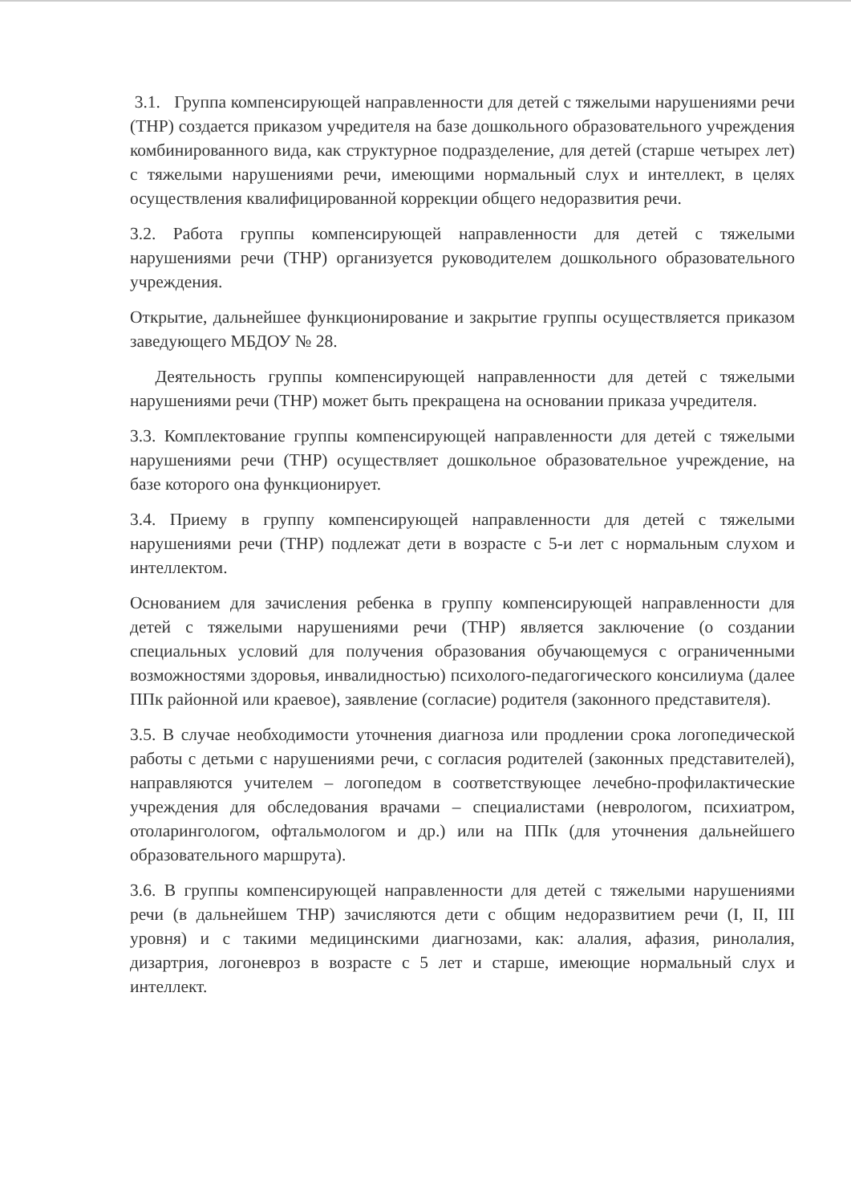3.1. Группа компенсирующей направленности для детей с тяжелыми нарушениями речи (ТНР) создается приказом учредителя на базе дошкольного образовательного учреждения комбинированного вида, как структурное подразделение, для детей (старше четырех лет) с тяжелыми нарушениями речи, имеющими нормальный слух и интеллект, в целях осуществления квалифицированной коррекции общего недоразвития речи.
3.2. Работа группы компенсирующей направленности для детей с тяжелыми нарушениями речи (ТНР) организуется руководителем дошкольного образовательного учреждения.
Открытие, дальнейшее функционирование и закрытие группы осуществляется приказом заведующего МБДОУ № 28.
Деятельность группы компенсирующей направленности для детей с тяжелыми нарушениями речи (ТНР) может быть прекращена на основании приказа учредителя.
3.3. Комплектование группы компенсирующей направленности для детей с тяжелыми нарушениями речи (ТНР) осуществляет дошкольное образовательное учреждение, на базе которого она функционирует.
3.4. Приему в группу компенсирующей направленности для детей с тяжелыми нарушениями речи (ТНР) подлежат дети в возрасте с 5-и лет с нормальным слухом и интеллектом.
Основанием для зачисления ребенка в группу компенсирующей направленности для детей с тяжелыми нарушениями речи (ТНР) является заключение (о создании специальных условий для получения образования обучающемуся с ограниченными возможностями здоровья, инвалидностью) психолого-педагогического консилиума (далее ППк районной или краевое), заявление (согласие) родителя (законного представителя).
3.5. В случае необходимости уточнения диагноза или продлении срока логопедической работы с детьми с нарушениями речи, с согласия родителей (законных представителей), направляются учителем – логопедом в соответствующее лечебно-профилактические учреждения для обследования врачами – специалистами (неврологом, психиатром, отоларингологом, офтальмологом и др.) или на ППк (для уточнения дальнейшего образовательного маршрута).
3.6. В группы компенсирующей направленности для детей с тяжелыми нарушениями речи (в дальнейшем ТНР) зачисляются дети с общим недоразвитием речи (I, II, III уровня) и с такими медицинскими диагнозами, как: алалия, афазия, ринолалия, дизартрия, логоневроз в возрасте с 5 лет и старше, имеющие нормальный слух и интеллект.